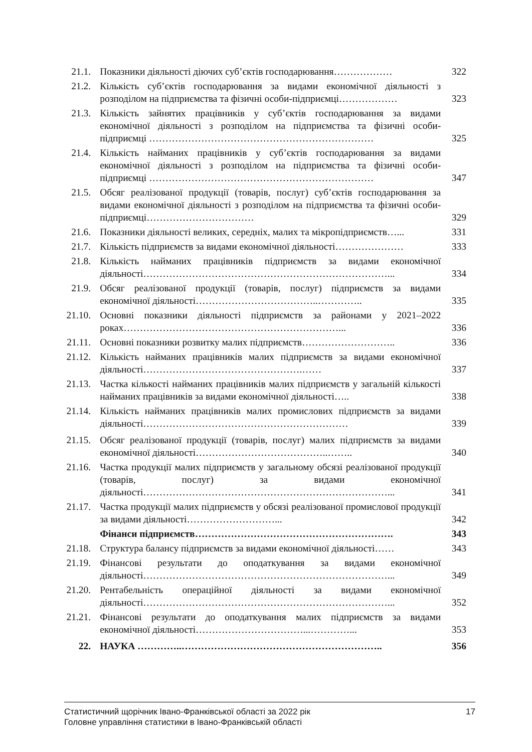| 21.1. | Показники діяльності діючих суб’єктів господарювання……………… | 322 |
| 21.2. | Кількість суб’єктів господарювання за видами економічної діяльності з розподілом на підприємства та фізичні особи-підприємці……………… | 323 |
| 21.3. | Кількість зайнятих працівників у суб’єктів господарювання за видами економічної діяльності з розподілом на підприємства та фізичні особи-підприємці …………………………………………………………… | 325 |
| 21.4. | Кількість найманих працівників у суб’єктів господарювання за видами економічної діяльності з розподілом на підприємства та фізичні особи-підприємці …………………………………………………………… | 347 |
| 21.5. | Обсяг реалізованої продукції (товарів, послуг) суб’єктів господарювання за видами економічної діяльності з розподілом на підприємства та фізичні особи-підприємці…………………………… | 329 |
| 21.6. | Показники діяльності великих, середніх, малих та мікропідприємств…... | 331 |
| 21.7. | Кількість підприємств за видами економічної діяльності………………… | 333 |
| 21.8. | Кількість найманих працівників підприємств за видами економічної діяльності…………………………………………………………………... | 334 |
| 21.9. | Обсяг реалізованої продукції (товарів, послуг) підприємств за видами економічної діяльності………………………………..………….. | 335 |
| 21.10. | Основні показники діяльності підприємств за районами у 2021–2022 роках…………………………………………………………... | 336 |
| 21.11. | Основні показники розвитку малих підприємств……………………….. | 336 |
| 21.12. | Кількість найманих працівників малих підприємств за видами економічної діяльності………………………………………….…… | 337 |
| 21.13. | Частка кількості найманих працівників малих підприємств у загальній кількості найманих працівників за видами економічної діяльності….. | 338 |
| 21.14. | Кількість найманих працівників малих промислових підприємств за видами діяльності……………………………………………………… | 339 |
| 21.15. | Обсяг реалізованої продукції (товарів, послуг) малих підприємств за видами економічної діяльності…………………………………..…….. | 340 |
| 21.16. | Частка продукції малих підприємств у загальному обсязі реалізованої продукції (товарів, послуг) за видами економічної діяльності…………………………………………………………………... | 341 |
| 21.17. | Частка продукції малих підприємств у обсязі реалізованої промислової продукції за видами діяльності………………………... | 342 |
| | Фінанси підприємств……………………………………………………. | 343 |
| 21.18. | Структура балансу підприємств за видами економічної діяльності…… | 343 |
| 21.19. | Фінансові результати до оподаткування за видами економічної діяльності…………………………………………………………………... | 349 |
| 21.20. | Рентабельність операційної діяльності за видами економічної діяльності…………………………………………………………………... | 352 |
| 21.21. | Фінансові результати до оподаткування малих підприємств за видами економічної діяльності……………………………...…………... | 353 |
| 22. | НАУКА …………..…………………………………………………….. | 356 |
Статистичний щорічник Івано-Франківської області за 2022 рік
Головне управління статистики в Івано-Франківській області
17